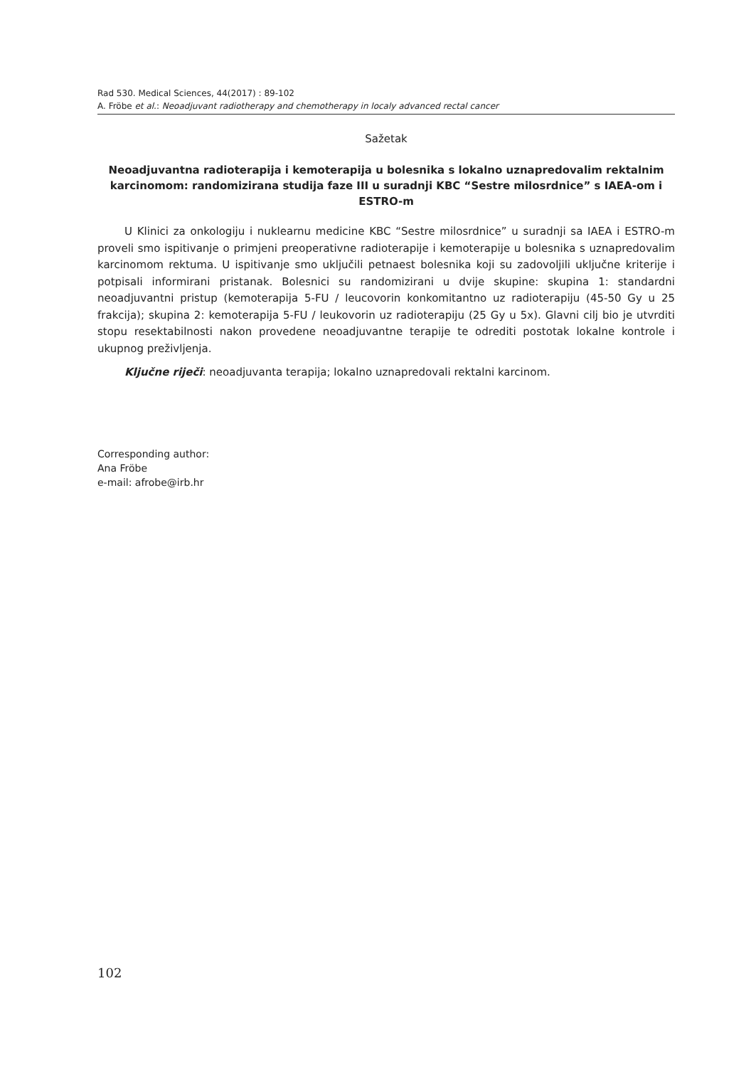Rad 530. Medical Sciences, 44(2017) : 89-102
A. Fröbe et al.: Neoadjuvant radiotherapy and chemotherapy in localy advanced rectal cancer
Sažetak
Neoadjuvantna radioterapija i kemoterapija u bolesnika s lokalno uznapredovalim rektalnim karcinomom: randomizirana studija faze III u suradnji KBC “Sestre milosrdnice” s IAEA-om i ESTRO-m
U Klinici za onkologiju i nuklearnu medicine KBC “Sestre milosrdnice” u suradnji sa IAEA i ESTRO-m proveli smo ispitivanje o primjeni preoperativne radioterapije i kemoterapije u bolesnika s uznapredovalim karcinomom rektuma. U ispitivanje smo uključili petnaest bolesnika koji su zadovoljili uključne kriterije i potpisali informirani pristanak. Bolesnici su randomizirani u dvije skupine: skupina 1: standardni neoadjuvantni pristup (kemoterapija 5-FU / leucovorin konkomitantno uz radioterapiju (45-50 Gy u 25 frakcija); skupina 2: kemoterapija 5-FU / leukovorin uz radioterapiju (25 Gy u 5x). Glavni cilj bio je utvrditi stopu resektabilnosti nakon provedene neoadjuvantne terapije te odrediti postotak lokalne kontrole i ukupnog preživljenja.
Ključne riječi: neoadjuvanta terapija; lokalno uznapredovali rektalni karcinom.
Corresponding author:
Ana Fröbe
e-mail: afrobe@irb.hr
102